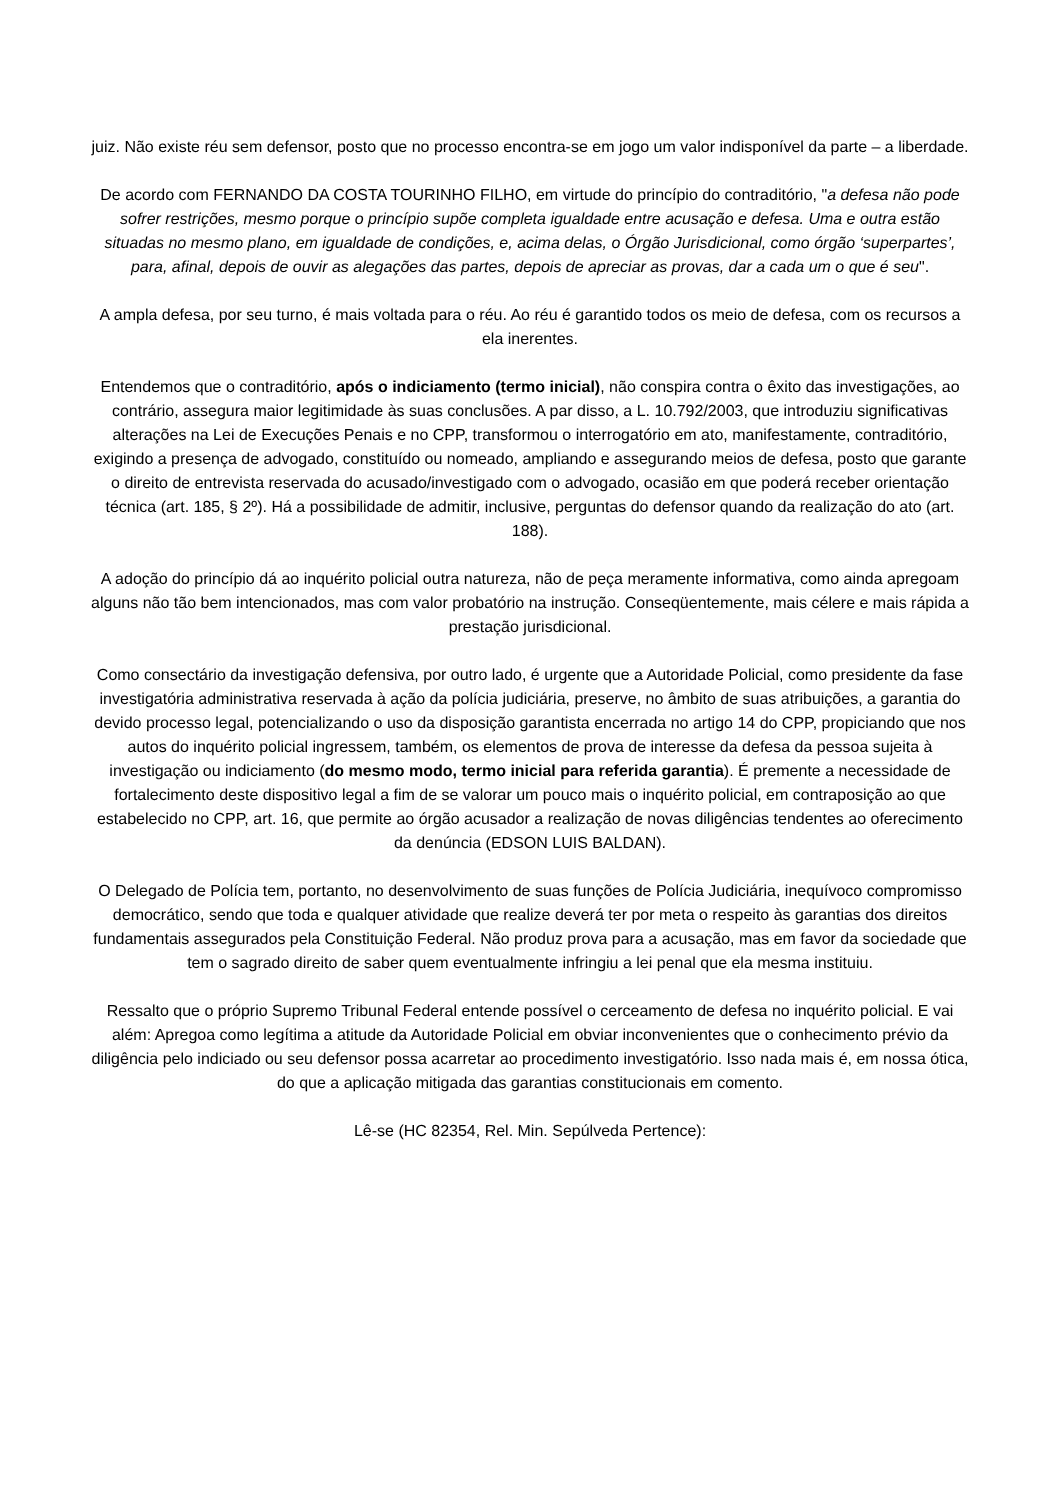juiz. Não existe réu sem defensor, posto que no processo encontra-se em jogo um valor indisponível da parte – a liberdade.
De acordo com FERNANDO DA COSTA TOURINHO FILHO, em virtude do princípio do contraditório, "a defesa não pode sofrer restrições, mesmo porque o princípio supõe completa igualdade entre acusação e defesa. Uma e outra estão situadas no mesmo plano, em igualdade de condições, e, acima delas, o Órgão Jurisdicional, como órgão ‘superpartes’, para, afinal, depois de ouvir as alegações das partes, depois de apreciar as provas, dar a cada um o que é seu".
A ampla defesa, por seu turno, é mais voltada para o réu. Ao réu é garantido todos os meio de defesa, com os recursos a ela inerentes.
Entendemos que o contraditório, após o indiciamento (termo inicial), não conspira contra o êxito das investigações, ao contrário, assegura maior legitimidade às suas conclusões. A par disso, a L. 10.792/2003, que introduziu significativas alterações na Lei de Execuções Penais e no CPP, transformou o interrogatório em ato, manifestamente, contraditório, exigindo a presença de advogado, constituído ou nomeado, ampliando e assegurando meios de defesa, posto que garante o direito de entrevista reservada do acusado/investigado com o advogado, ocasião em que poderá receber orientação técnica (art. 185, § 2º). Há a possibilidade de admitir, inclusive, perguntas do defensor quando da realização do ato (art. 188).
A adoção do princípio dá ao inquérito policial outra natureza, não de peça meramente informativa, como ainda apregoam alguns não tão bem intencionados, mas com valor probatório na instrução. Conseqüentemente, mais célere e mais rápida a prestação jurisdicional.
Como consectário da investigação defensiva, por outro lado, é urgente que a Autoridade Policial, como presidente da fase investigatória administrativa reservada à ação da polícia judiciária, preserve, no âmbito de suas atribuições, a garantia do devido processo legal, potencializando o uso da disposição garantista encerrada no artigo 14 do CPP, propiciando que nos autos do inquérito policial ingressem, também, os elementos de prova de interesse da defesa da pessoa sujeita à investigação ou indiciamento (do mesmo modo, termo inicial para referida garantia). É premente a necessidade de fortalecimento deste dispositivo legal a fim de se valorar um pouco mais o inquérito policial, em contraposição ao que estabelecido no CPP, art. 16, que permite ao órgão acusador a realização de novas diligências tendentes ao oferecimento da denúncia (EDSON LUIS BALDAN).
O Delegado de Polícia tem, portanto, no desenvolvimento de suas funções de Polícia Judiciária, inequívoco compromisso democrático, sendo que toda e qualquer atividade que realize deverá ter por meta o respeito às garantias dos direitos fundamentais assegurados pela Constituição Federal. Não produz prova para a acusação, mas em favor da sociedade que tem o sagrado direito de saber quem eventualmente infringiu a lei penal que ela mesma instituiu.
Ressalto que o próprio Supremo Tribunal Federal entende possível o cerceamento de defesa no inquérito policial. E vai além: Apregoa como legítima a atitude da Autoridade Policial em obviar inconvenientes que o conhecimento prévio da diligência pelo indiciado ou seu defensor possa acarretar ao procedimento investigatório. Isso nada mais é, em nossa ótica, do que a aplicação mitigada das garantias constitucionais em comento.
Lê-se (HC 82354, Rel. Min. Sepúlveda Pertence):